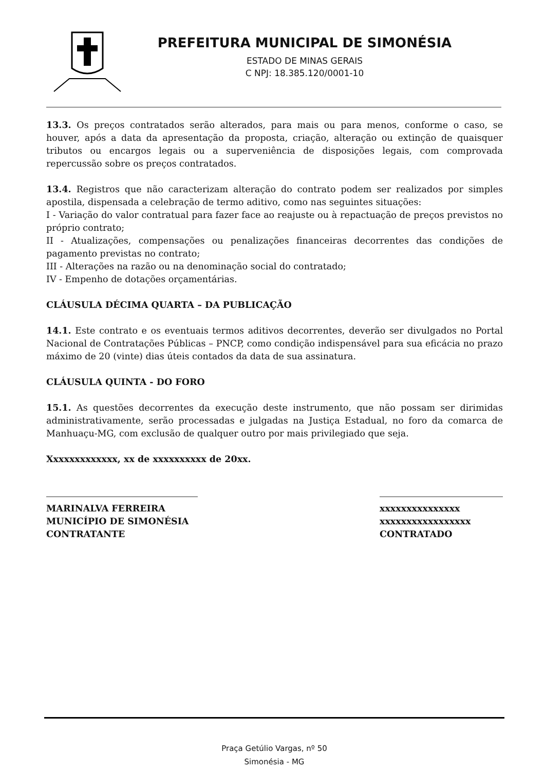PREFEITURA MUNICIPAL DE SIMONÉSIA
ESTADO DE MINAS GERAIS
C NPJ: 18.385.120/0001-10
13.3. Os preços contratados serão alterados, para mais ou para menos, conforme o caso, se houver, após a data da apresentação da proposta, criação, alteração ou extinção de quaisquer tributos ou encargos legais ou a superveniência de disposições legais, com comprovada repercussão sobre os preços contratados.
13.4. Registros que não caracterizam alteração do contrato podem ser realizados por simples apostila, dispensada a celebração de termo aditivo, como nas seguintes situações:
I - Variação do valor contratual para fazer face ao reajuste ou à repactuação de preços previstos no próprio contrato;
II - Atualizações, compensações ou penalizações financeiras decorrentes das condições de pagamento previstas no contrato;
III - Alterações na razão ou na denominação social do contratado;
IV - Empenho de dotações orçamentárias.
CLÁUSULA DÉCIMA QUARTA – DA PUBLICAÇÃO
14.1. Este contrato e os eventuais termos aditivos decorrentes, deverão ser divulgados no Portal Nacional de Contratações Públicas – PNCP, como condição indispensável para sua eficácia no prazo máximo de 20 (vinte) dias úteis contados da data de sua assinatura.
CLÁUSULA QUINTA - DO FORO
15.1. As questões decorrentes da execução deste instrumento, que não possam ser dirimidas administrativamente, serão processadas e julgadas na Justiça Estadual, no foro da comarca de Manhuaçu-MG, com exclusão de qualquer outro por mais privilegiado que seja.
Xxxxxxxxxxxxx, xx de xxxxxxxxxx de 20xx.
MARINALVA FERREIRA
MUNICÍPIO DE SIMONÉSIA
CONTRATANTE
xxxxxxxxxxxxxxx
xxxxxxxxxxxxxxxxx
CONTRATADO
Praça Getúlio Vargas, nº 50
Simonésia - MG